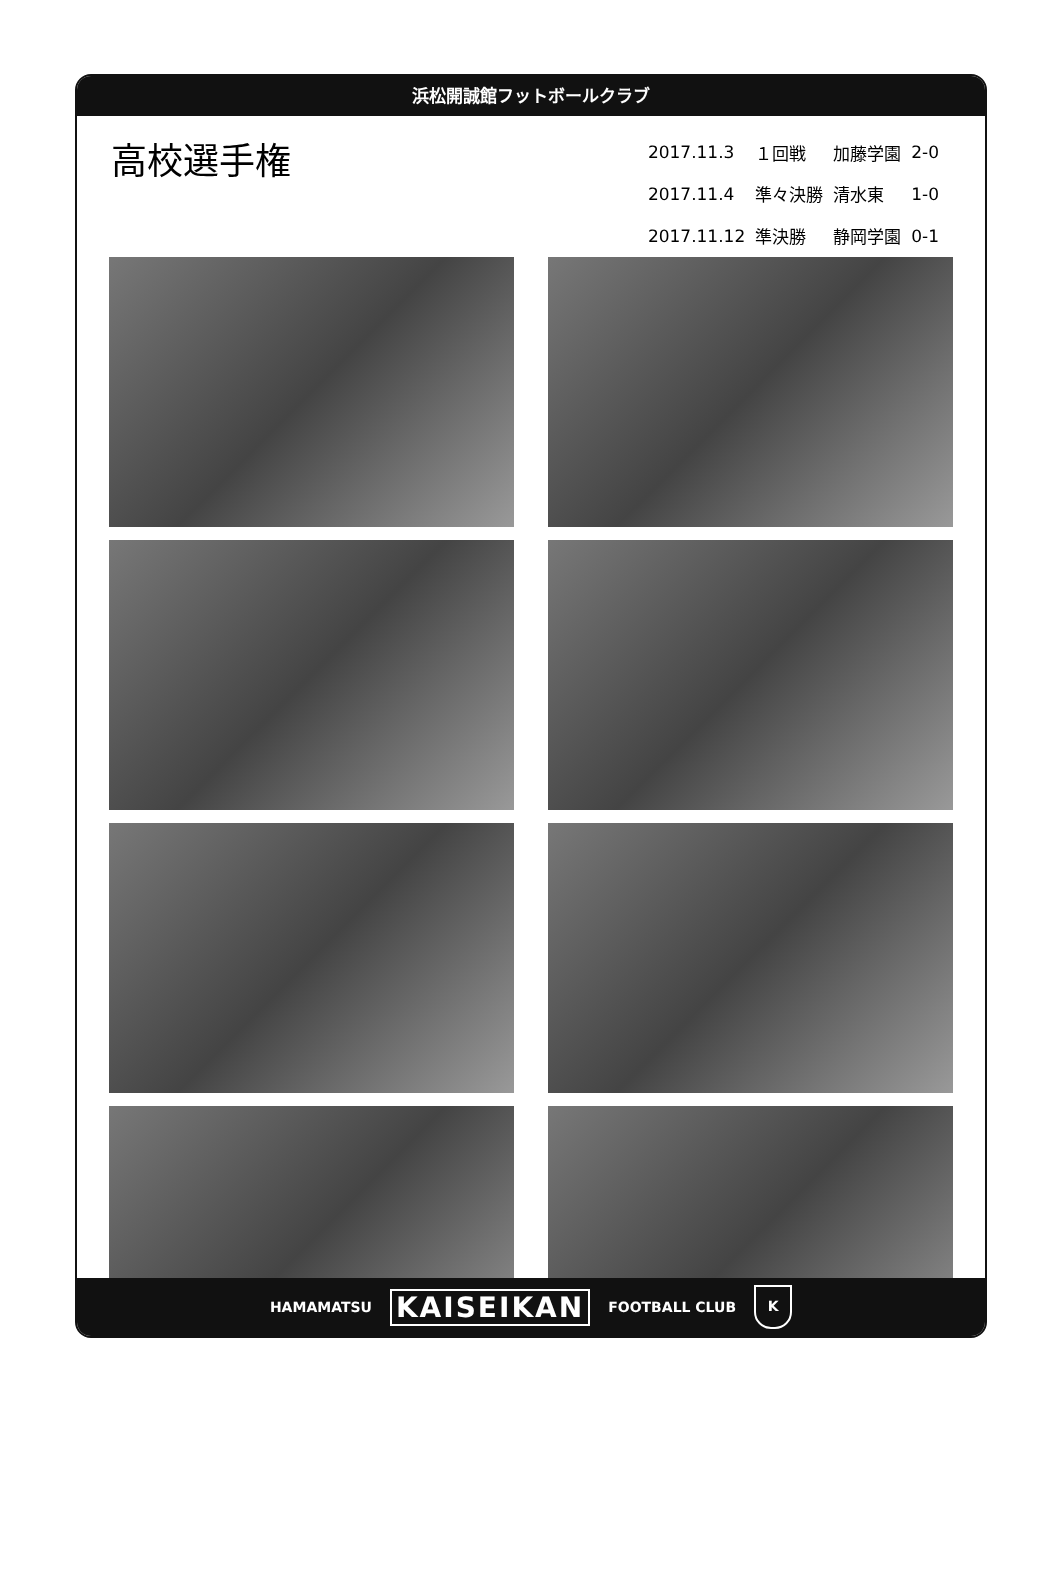浜松開誠館フットボールクラブ
高校選手権
| 2017.11.3 | １回戦 | 加藤学園 | 2-0 |
| 2017.11.4 | 準々決勝 | 清水東 | 1-0 |
| 2017.11.12 | 準決勝 | 静岡学園 | 0-1 |
HAMAMATSU KAISEIKAN FOOTBALL CLUB K